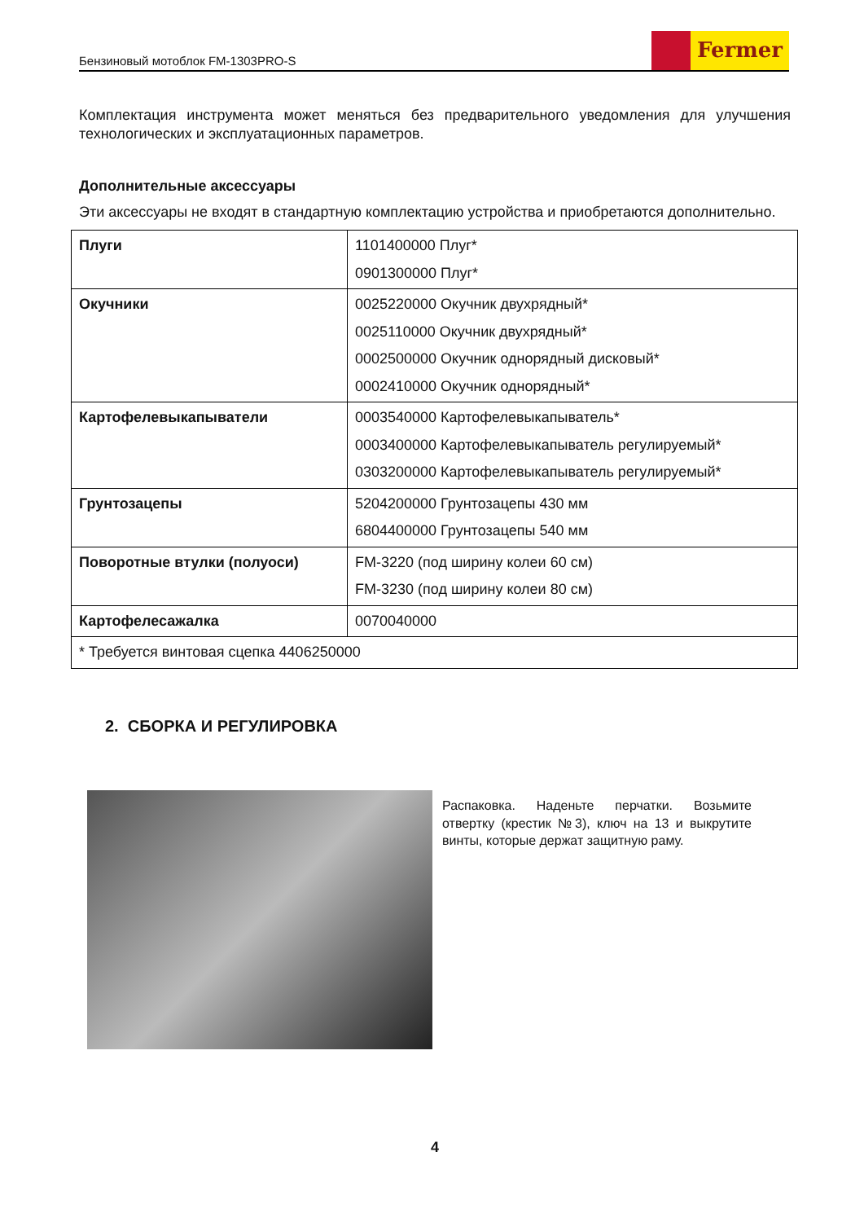Бензиновый мотоблок FM-1303PRO-S
Fermer
Комплектация инструмента может меняться без предварительного уведомления для улучшения технологических и эксплуатационных параметров.
Дополнительные аксессуары
Эти аксессуары не входят в стандартную комплектацию устройства и приобретаются дополнительно.
| Плуги | 1101400000 Плуг* 0901300000 Плуг* |
| Окучники | 0025220000 Окучник двухрядный* 0025110000 Окучник двухрядный* 0002500000 Окучник однорядный дисковый* 0002410000 Окучник однорядный* |
| Картофелевыкапыватели | 0003540000 Картофелевыкапыватель* 0003400000 Картофелевыкапыватель регулируемый* 0303200000 Картофелевыкапыватель регулируемый* |
| Грунтозацепы | 5204200000 Грунтозацепы 430 мм 6804400000 Грунтозацепы 540 мм |
| Поворотные втулки (полуоси) | FM-3220 (под ширину колеи 60 см) FM-3230 (под ширину колеи 80 см) |
| Картофелесажалка | 0070040000 |
| * Требуется винтовая сцепка 4406250000 | |
2. СБОРКА И РЕГУЛИРОВКА
Распаковка. Наденьте перчатки. Возьмите отвертку (крестик №3), ключ на 13 и выкрутите винты, которые держат защитную раму.
4